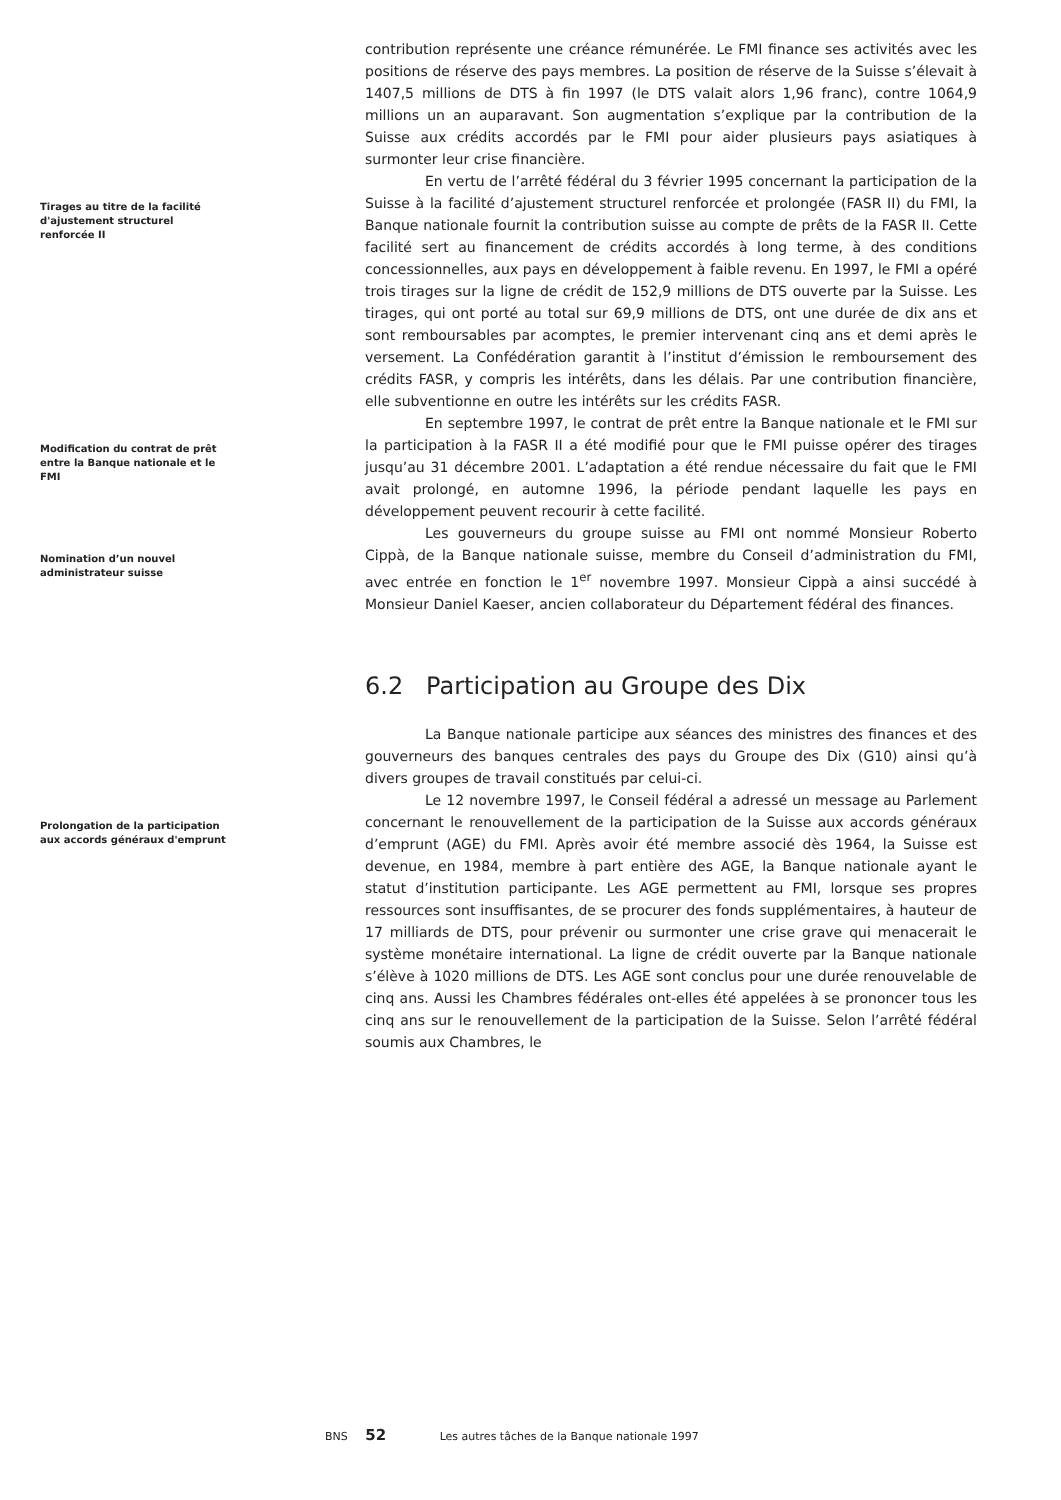contribution représente une créance rémunérée. Le FMI finance ses activités avec les positions de réserve des pays membres. La position de réserve de la Suisse s’élevait à 1407,5 millions de DTS à fin 1997 (le DTS valait alors 1,96 franc), contre 1064,9 millions un an auparavant. Son augmentation s’explique par la contribution de la Suisse aux crédits accordés par le FMI pour aider plusieurs pays asiatiques à surmonter leur crise financière.
Tirages au titre de la facilité d'ajustement structurel renforcée II
En vertu de l’arrêté fédéral du 3 février 1995 concernant la participation de la Suisse à la facilité d’ajustement structurel renforcée et prolongée (FASR II) du FMI, la Banque nationale fournit la contribution suisse au compte de prêts de la FASR II. Cette facilité sert au financement de crédits accordés à long terme, à des conditions concessionnelles, aux pays en développement à faible revenu. En 1997, le FMI a opéré trois tirages sur la ligne de crédit de 152,9 millions de DTS ouverte par la Suisse. Les tirages, qui ont porté au total sur 69,9 millions de DTS, ont une durée de dix ans et sont remboursables par acomptes, le premier intervenant cinq ans et demi après le versement. La Confédération garantit à l’institut d’émission le remboursement des crédits FASR, y compris les intérêts, dans les délais. Par une contribution financière, elle subventionne en outre les intérêts sur les crédits FASR.
Modification du contrat de prêt entre la Banque nationale et le FMI
En septembre 1997, le contrat de prêt entre la Banque nationale et le FMI sur la participation à la FASR II a été modifié pour que le FMI puisse opérer des tirages jusqu’au 31 décembre 2001. L’adaptation a été rendue nécessaire du fait que le FMI avait prolongé, en automne 1996, la période pendant laquelle les pays en développement peuvent recourir à cette facilité.
Nomination d’un nouvel administrateur suisse
Les gouverneurs du groupe suisse au FMI ont nommé Monsieur Roberto Cippà, de la Banque nationale suisse, membre du Conseil d’administration du FMI, avec entrée en fonction le 1<sup>er</sup> novembre 1997. Monsieur Cippà a ainsi succédé à Monsieur Daniel Kaeser, ancien collaborateur du Département fédéral des finances.
6.2 Participation au Groupe des Dix
La Banque nationale participe aux séances des ministres des finances et des gouverneurs des banques centrales des pays du Groupe des Dix (G10) ainsi qu’à divers groupes de travail constitués par celui-ci.
Prolongation de la participation aux accords généraux d'emprunt
Le 12 novembre 1997, le Conseil fédéral a adressé un message au Parlement concernant le renouvellement de la participation de la Suisse aux accords généraux d’emprunt (AGE) du FMI. Après avoir été membre associé dès 1964, la Suisse est devenue, en 1984, membre à part entière des AGE, la Banque nationale ayant le statut d’institution participante. Les AGE permettent au FMI, lorsque ses propres ressources sont insuffisantes, de se procurer des fonds supplémentaires, à hauteur de 17 milliards de DTS, pour prévenir ou surmonter une crise grave qui menacerait le système monétaire international. La ligne de crédit ouverte par la Banque nationale s’élève à 1020 millions de DTS. Les AGE sont conclus pour une durée renouvelable de cinq ans. Aussi les Chambres fédérales ont-elles été appelées à se prononcer tous les cinq ans sur le renouvellement de la participation de la Suisse. Selon l’arrêté fédéral soumis aux Chambres, le
BNS 52 Les autres tâches de la Banque nationale 1997